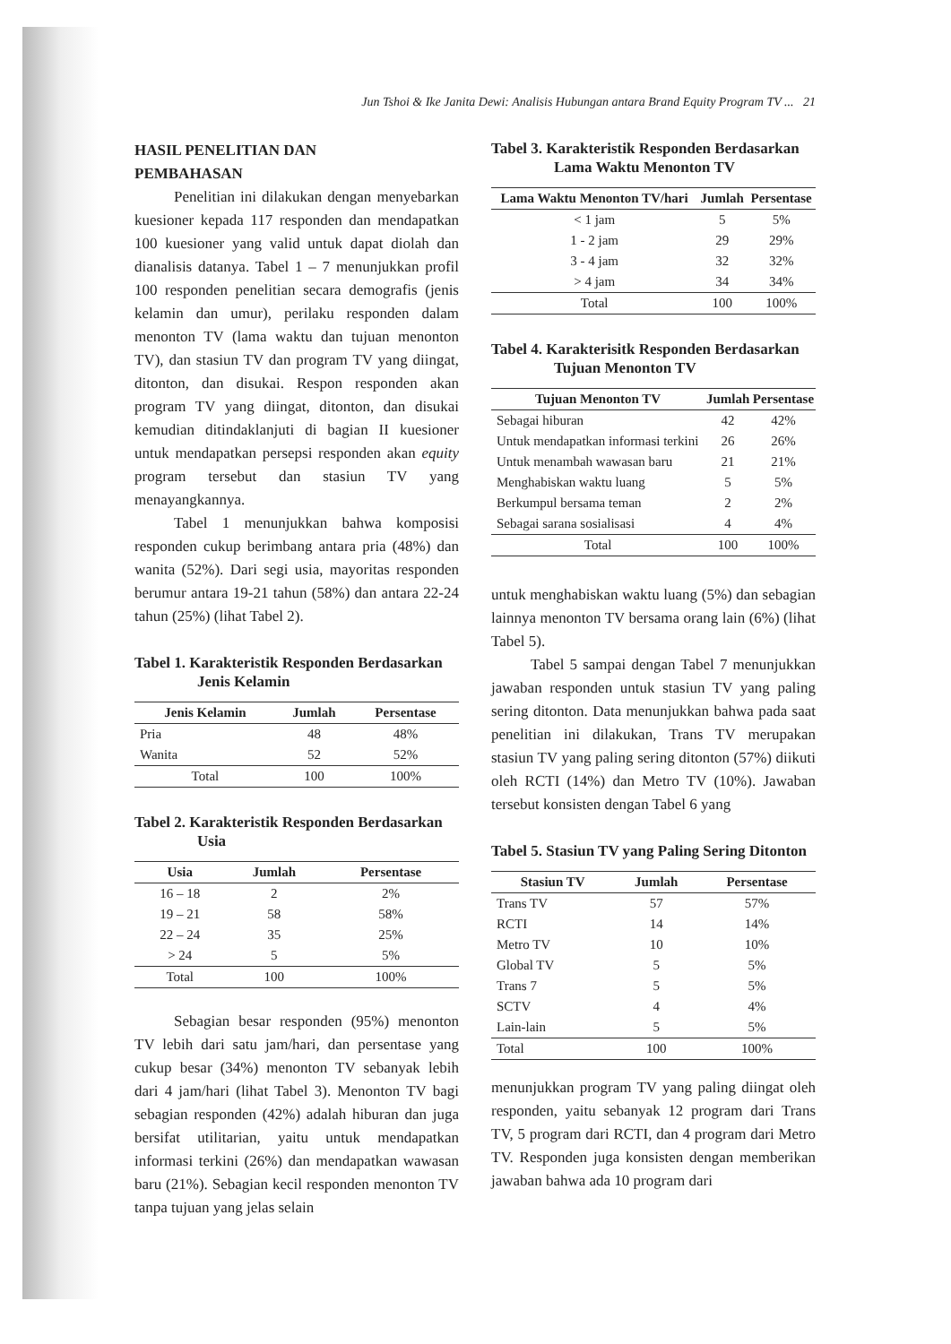Jun Tshoi & Ike Janita Dewi: Analisis Hubungan antara Brand Equity Program TV ... 21
HASIL PENELITIAN DAN
PEMBAHASAN
Penelitian ini dilakukan dengan menyebarkan kuesioner kepada 117 responden dan mendapatkan 100 kuesioner yang valid untuk dapat diolah dan dianalisis datanya. Tabel 1 – 7 menunjukkan profil 100 responden penelitian secara demografis (jenis kelamin dan umur), perilaku responden dalam menonton TV (lama waktu dan tujuan menonton TV), dan stasiun TV dan program TV yang diingat, ditonton, dan disukai. Respon responden akan program TV yang diingat, ditonton, dan disukai kemudian ditindaklanjuti di bagian II kuesioner untuk mendapatkan persepsi responden akan equity program tersebut dan stasiun TV yang menayangkannya.
Tabel 1 menunjukkan bahwa komposisi responden cukup berimbang antara pria (48%) dan wanita (52%). Dari segi usia, mayoritas responden berumur antara 19-21 tahun (58%) dan antara 22-24 tahun (25%) (lihat Tabel 2).
Tabel 1. Karakteristik Responden Berdasarkan Jenis Kelamin
| Jenis Kelamin | Jumlah | Persentase |
| --- | --- | --- |
| Pria | 48 | 48% |
| Wanita | 52 | 52% |
| Total | 100 | 100% |
Tabel 2. Karakteristik Responden Berdasarkan Usia
| Usia | Jumlah | Persentase |
| --- | --- | --- |
| 16 – 18 | 2 | 2% |
| 19 – 21 | 58 | 58% |
| 22 – 24 | 35 | 25% |
| > 24 | 5 | 5% |
| Total | 100 | 100% |
Sebagian besar responden (95%) menonton TV lebih dari satu jam/hari, dan persentase yang cukup besar (34%) menonton TV sebanyak lebih dari 4 jam/hari (lihat Tabel 3). Menonton TV bagi sebagian responden (42%) adalah hiburan dan juga bersifat utilitarian, yaitu untuk mendapatkan informasi terkini (26%) dan mendapatkan wawasan baru (21%). Sebagian kecil responden menonton TV tanpa tujuan yang jelas selain
Tabel 3. Karakteristik Responden Berdasarkan Lama Waktu Menonton TV
| Lama Waktu Menonton TV/hari | Jumlah | Persentase |
| --- | --- | --- |
| < 1 jam | 5 | 5% |
| 1 - 2 jam | 29 | 29% |
| 3 - 4 jam | 32 | 32% |
| > 4 jam | 34 | 34% |
| Total | 100 | 100% |
Tabel 4. Karakterisitk Responden Berdasarkan Tujuan Menonton TV
| Tujuan Menonton TV | Jumlah | Persentase |
| --- | --- | --- |
| Sebagai hiburan | 42 | 42% |
| Untuk mendapatkan informasi terkini | 26 | 26% |
| Untuk menambah wawasan baru | 21 | 21% |
| Menghabiskan waktu luang | 5 | 5% |
| Berkumpul bersama teman | 2 | 2% |
| Sebagai sarana sosialisasi | 4 | 4% |
| Total | 100 | 100% |
untuk menghabiskan waktu luang (5%) dan sebagian lainnya menonton TV bersama orang lain (6%) (lihat Tabel 5).
Tabel 5 sampai dengan Tabel 7 menunjukkan jawaban responden untuk stasiun TV yang paling sering ditonton. Data menunjukkan bahwa pada saat penelitian ini dilakukan, Trans TV merupakan stasiun TV yang paling sering ditonton (57%) diikuti oleh RCTI (14%) dan Metro TV (10%). Jawaban tersebut konsisten dengan Tabel 6 yang
Tabel 5. Stasiun TV yang Paling Sering Ditonton
| Stasiun TV | Jumlah | Persentase |
| --- | --- | --- |
| Trans TV | 57 | 57% |
| RCTI | 14 | 14% |
| Metro TV | 10 | 10% |
| Global TV | 5 | 5% |
| Trans 7 | 5 | 5% |
| SCTV | 4 | 4% |
| Lain-lain | 5 | 5% |
| Total | 100 | 100% |
menunjukkan program TV yang paling diingat oleh responden, yaitu sebanyak 12 program dari Trans TV, 5 program dari RCTI, dan 4 program dari Metro TV. Responden juga konsisten dengan memberikan jawaban bahwa ada 10 program dari